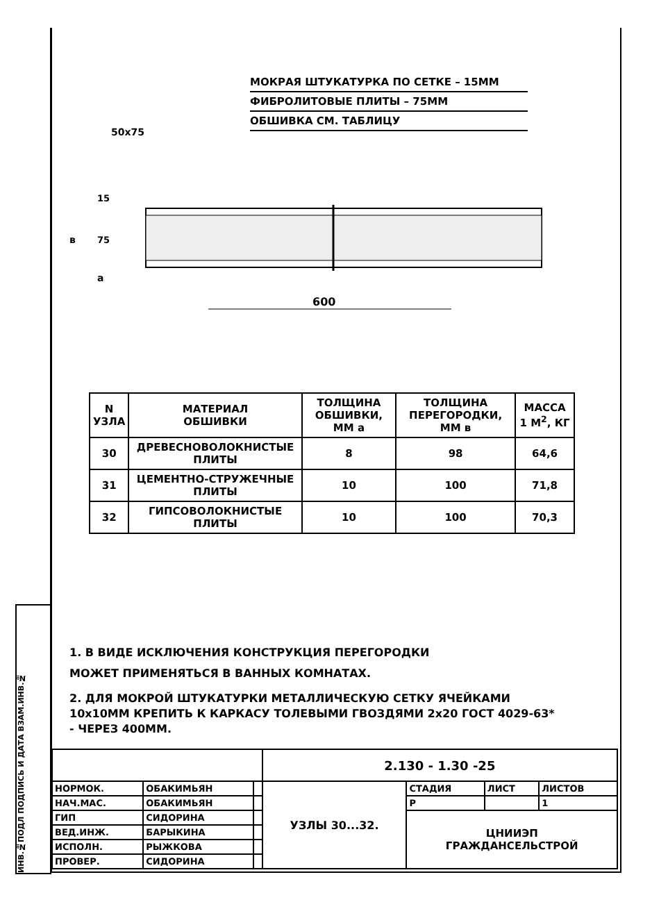ИНВ.№ПОДЛ ПОДПИСЬ И ДАТА ВЗАМ.ИНВ.№
МОКРАЯ ШТУКАТУРКА ПО СЕТКЕ – 15ММ
ФИБРОЛИТОВЫЕ ПЛИТЫ – 75ММ
ОБШИВКА СМ. ТАБЛИЦУ
50x75
600
15
75
в
а
| N УЗЛА | МАТЕРИАЛ ОБШИВКИ | ТОЛЩИНА ОБШИВКИ, ММ а | ТОЛЩИНА ПЕРЕГОРОДКИ, ММ в | МАССА 1 М<sup>2</sup>, КГ |
| --- | --- | --- | --- | --- |
| 30 | ДРЕВЕСНОВОЛОКНИСТЫЕ ПЛИТЫ | 8 | 98 | 64,6 |
| 31 | ЦЕМЕНТНО-СТРУЖЕЧНЫЕ ПЛИТЫ | 10 | 100 | 71,8 |
| 32 | ГИПСОВОЛОКНИСТЫЕ ПЛИТЫ | 10 | 100 | 70,3 |
1. В ВИДЕ ИСКЛЮЧЕНИЯ КОНСТРУКЦИЯ ПЕРЕГОРОДКИ
МОЖЕТ ПРИМЕНЯТЬСЯ В ВАННЫХ КОМНАТАХ.
2. ДЛЯ МОКРОЙ ШТУКАТУРКИ МЕТАЛЛИЧЕСКУЮ СЕТКУ ЯЧЕЙКАМИ 10х10ММ КРЕПИТЬ К КАРКАСУ ТОЛЕВЫМИ ГВОЗДЯМИ 2х20 ГОСТ 4029-63* - ЧЕРЕЗ 400ММ.
| | | | 2.130 - 1.30 -25 | | | |
| НОРМОК. | ОБАКИМЬЯН | | УЗЛЫ 30...32. | СТАДИЯ | ЛИСТ | ЛИСТОВ |
| НАЧ.МАС. | ОБАКИМЬЯН | | | Р | | 1 |
| ГИП | СИДОРИНА | | | ЦНИИЭП ГРАЖДАНСЕЛЬСТРОЙ | | |
| ВЕД.ИНЖ. | БАРЫКИНА | | | | | |
| ИСПОЛН. | РЫЖКОВА | | | | | |
| ПРОВЕР. | СИДОРИНА | | | | | |